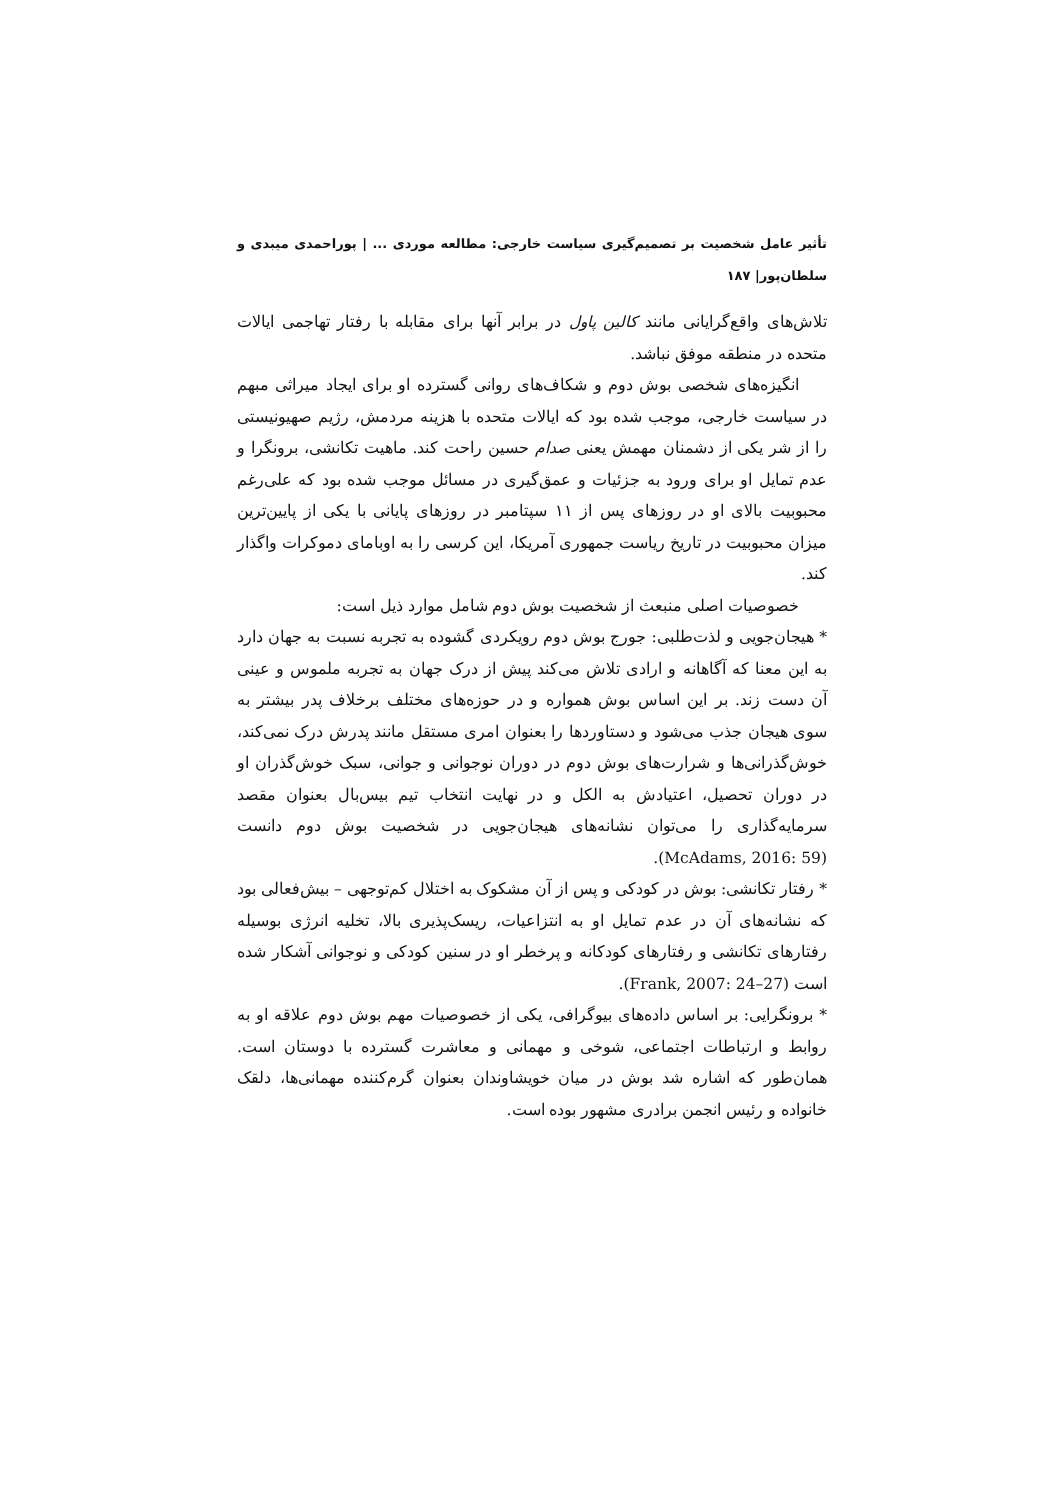تأثیر عامل شخصیت بر تصمیم‌گیری سیاست خارجی: مطالعه موردی ... | پوراحمدی میبدی و سلطان‌پور| ۱۸۷
تلاش‌های واقع‌گرایانی مانند کالین پاول در برابر آنها برای مقابله با رفتار تهاجمی ایالات متحده در منطقه موفق نباشد.
انگیزه‌های شخصی بوش دوم و شکاف‌های روانی گسترده او برای ایجاد میراثی مبهم در سیاست خارجی، موجب شده بود که ایالات متحده با هزینه مردمش، رژیم صهیونیستی را از شر یکی از دشمنان مهمش یعنی صدام حسین راحت کند. ماهیت تکانشی، برونگرا و عدم تمایل او برای ورود به جزئیات و عمق‌گیری در مسائل موجب شده بود که علی‌رغم محبوبیت بالای او در روزهای پس از ۱۱ سپتامبر در روزهای پایانی با یکی از پایین‌ترین میزان محبوبیت در تاریخ ریاست جمهوری آمریکا، این کرسی را به اوبامای دموکرات واگذار کند.
خصوصیات اصلی منبعث از شخصیت بوش دوم شامل موارد ذیل است:
* هیجان‌جویی و لذت‌طلبی: جورج بوش دوم رویکردی گشوده به تجربه نسبت به جهان دارد به این معنا که آگاهانه و ارادی تلاش می‌کند پیش از درک جهان به تجربه ملموس و عینی آن دست زند. بر این اساس بوش همواره و در حوزه‌های مختلف برخلاف پدر بیشتر به سوی هیجان جذب می‌شود و دستاوردها را بعنوان امری مستقل مانند پدرش درک نمی‌کند، خوش‌گذرانی‌ها و شرارت‌های بوش دوم در دوران نوجوانی و جوانی، سبک خوش‌گذران او در دوران تحصیل، اعتیادش به الکل و در نهایت انتخاب تیم بیس‌بال بعنوان مقصد سرمایه‌گذاری را می‌توان نشانه‌های هیجان‌جویی در شخصیت بوش دوم دانست (McAdams, 2016: 59).
* رفتار تکانشی: بوش در کودکی و پس از آن مشکوک به اختلال کم‌توجهی – بیش‌فعالی بود که نشانه‌های آن در عدم تمایل او به انتزاعیات، ریسک‌پذیری بالا، تخلیه انرژی بوسیله رفتارهای تکانشی و رفتارهای کودکانه و پرخطر او در سنین کودکی و نوجوانی آشکار شده است (Frank, 2007: 24–27).
* برونگرایی: بر اساس داده‌های بیوگرافی، یکی از خصوصیات مهم بوش دوم علاقه او به روابط و ارتباطات اجتماعی، شوخی و مهمانی و معاشرت گسترده با دوستان است. همان‌طور که اشاره شد بوش در میان خویشاوندان بعنوان گرم‌کننده مهمانی‌ها، دلقک خانواده و رئیس انجمن برادری مشهور بوده است.